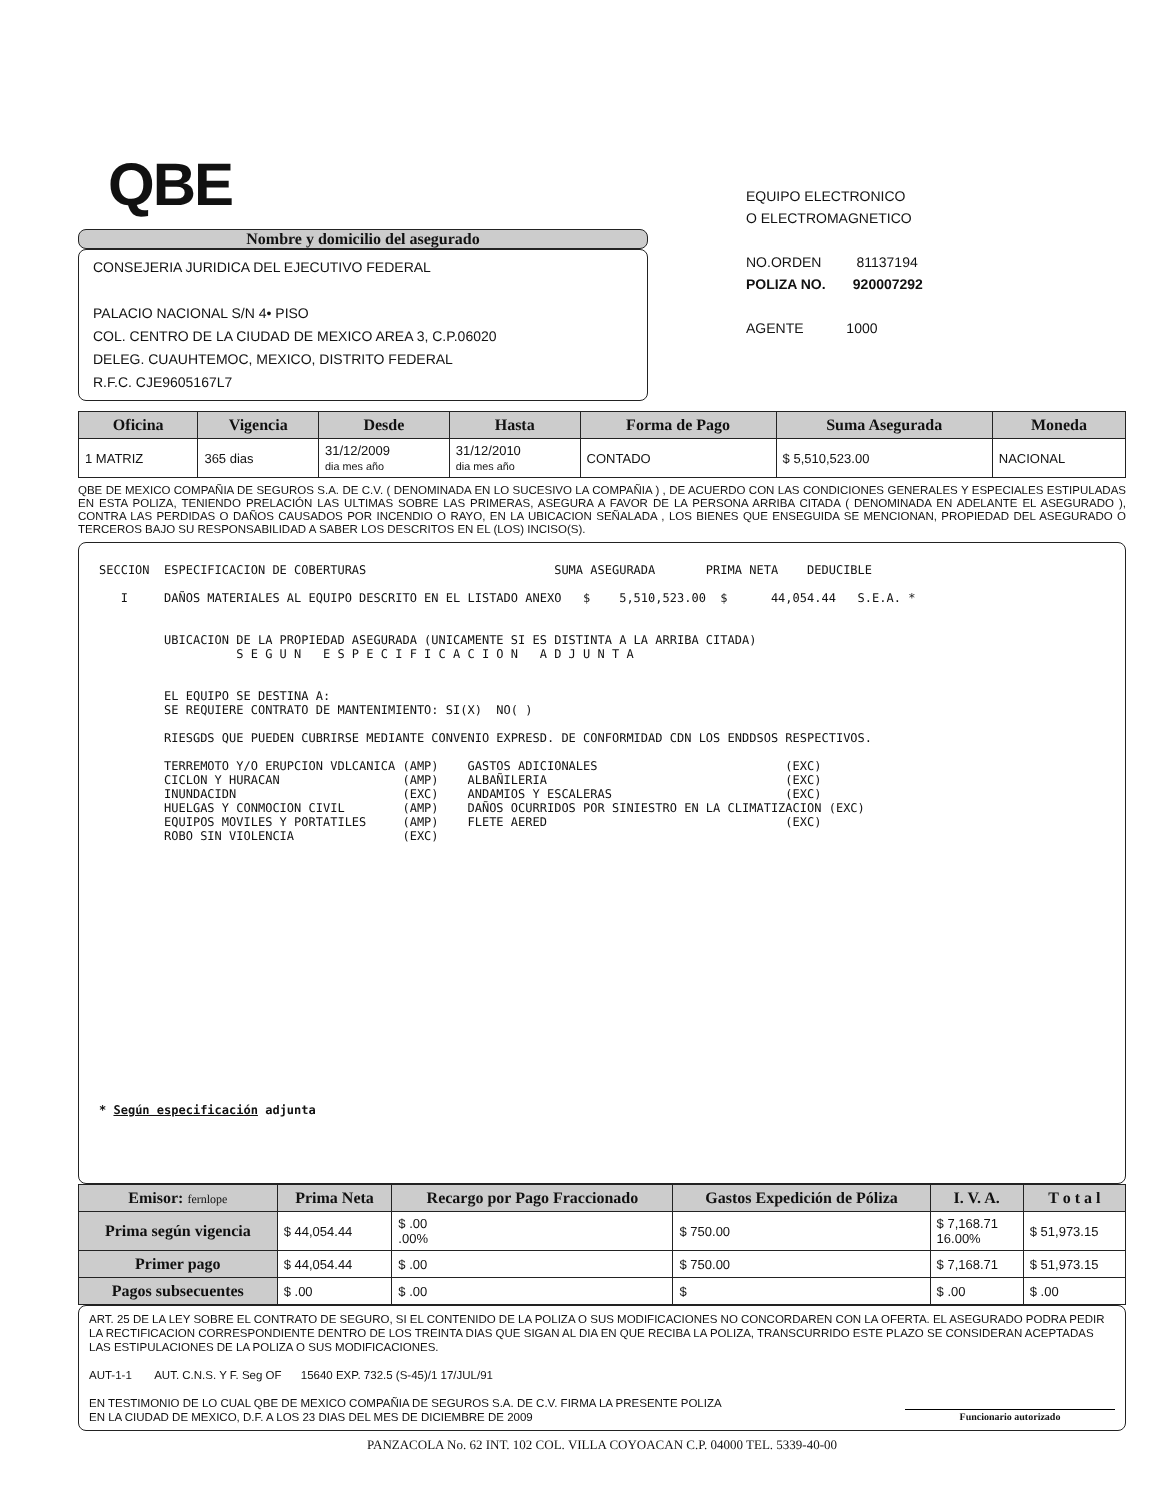QBE
Nombre y domicilio del asegurado
CONSEJERIA JURIDICA DEL EJECUTIVO FEDERAL
PALACIO NACIONAL S/N 4• PISO
COL. CENTRO DE LA CIUDAD DE MEXICO AREA 3, C.P.06020
DELEG. CUAUHTEMOC, MEXICO, DISTRITO FEDERAL
R.F.C. CJE9605167L7
EQUIPO ELECTRONICO
O ELECTROMAGNETICO
NO.ORDEN 81137194
POLIZA NO. 920007292
AGENTE 1000
| Oficina | Vigencia | Desde | Hasta | Forma de Pago | Suma Asegurada | Moneda |
| --- | --- | --- | --- | --- | --- | --- |
| 1 MATRIZ | 365 dias | 31/12/2009 dia mes año | 31/12/2010 dia mes año | CONTADO | $ 5,510,523.00 | NACIONAL |
QBE DE MEXICO COMPAÑIA DE SEGUROS S.A. DE C.V. ( DENOMINADA EN LO SUCESIVO LA COMPAÑIA ) , DE ACUERDO CON LAS CONDICIONES GENERALES Y ESPECIALES ESTIPULADAS EN ESTA POLIZA, TENIENDO PRELACIÓN LAS ULTIMAS SOBRE LAS PRIMERAS, ASEGURA A FAVOR DE LA PERSONA ARRIBA CITADA ( DENOMINADA EN ADELANTE EL ASEGURADO ), CONTRA LAS PERDIDAS O DAÑOS CAUSADOS POR INCENDIO O RAYO, EN LA UBICACION SEÑALADA , LOS BIENES QUE ENSEGUIDA SE MENCIONAN, PROPIEDAD DEL ASEGURADO O TERCEROS BAJO SU RESPONSABILIDAD A SABER LOS DESCRITOS EN EL (LOS) INCISO(S).
SECCION  ESPECIFICACION DE COBERTURAS                          SUMA ASEGURADA       PRIMA NETA    DEDUCIBLE

   I     DAÑOS MATERIALES AL EQUIPO DESCRITO EN EL LISTADO ANEXO   $    5,510,523.00  $      44,054.44   S.E.A. *


         UBICACION DE LA PROPIEDAD ASEGURADA (UNICAMENTE SI ES DISTINTA A LA ARRIBA CITADA)
                   S E G U N   E S P E C I F I C A C I O N   A D J U N T A


         EL EQUIPO SE DESTINA A:
         SE REQUIERE CONTRATO DE MANTENIMIENTO: SI(X)  NO( )

         RIESGDS QUE PUEDEN CUBRIRSE MEDIANTE CONVENIO EXPRESD. DE CONFORMIDAD CDN LOS ENDDSOS RESPECTIVOS.

         TERREMOTO Y/O ERUPCION VDLCANICA (AMP)    GASTOS ADICIONALES                          (EXC)
         CICLON Y HURACAN                 (AMP)    ALBAÑILERIA                                 (EXC)
         INUNDACIDN                       (EXC)    ANDAMIOS Y ESCALERAS                        (EXC)
         HUELGAS Y CONMOCION CIVIL        (AMP)    DAÑOS OCURRIDOS POR SINIESTRO EN LA CLIMATIZACION (EXC)
         EQUIPOS MOVILES Y PORTATILES     (AMP)    FLETE AERED                                 (EXC)
         ROBO SIN VIOLENCIA               (EXC)
* Según especificación adjunta
| Emisor: fernlope | Prima Neta | Recargo por Pago Fraccionado | Gastos Expedición de Póliza | I. V. A. | T o t a l |
| --- | --- | --- | --- | --- | --- |
| Prima según vigencia | $ 44,054.44 | $ .00 .00% | $ 750.00 | $ 7,168.71 16.00% | $ 51,973.15 |
| Primer pago | $ 44,054.44 | $ .00 | $ 750.00 | $ 7,168.71 | $ 51,973.15 |
| Pagos subsecuentes | $ .00 | $ .00 | $ | $ .00 | $ .00 |
ART. 25 DE LA LEY SOBRE EL CONTRATO DE SEGURO, SI EL CONTENIDO DE LA POLIZA O SUS MODIFICACIONES NO CONCORDAREN CON LA OFERTA. EL ASEGURADO PODRA PEDIR LA RECTIFICACION CORRESPONDIENTE DENTRO DE LOS TREINTA DIAS QUE SIGAN AL DIA EN QUE RECIBA LA POLIZA, TRANSCURRIDO ESTE PLAZO SE CONSIDERAN ACEPTADAS LAS ESTIPULACIONES DE LA POLIZA O SUS MODIFICACIONES.
AUT-1-1 AUT. C.N.S. Y F. Seg OF 15640 EXP. 732.5 (S-45)/1 17/JUL/91
EN TESTIMONIO DE LO CUAL QBE DE MEXICO COMPAÑIA DE SEGUROS S.A. DE C.V. FIRMA LA PRESENTE POLIZA
EN LA CIUDAD DE MEXICO, D.F. A LOS 23 DIAS DEL MES DE DICIEMBRE DE 2009
Funcionario autorizado
PANZACOLA No. 62 INT. 102 COL. VILLA COYOACAN C.P. 04000 TEL. 5339-40-00